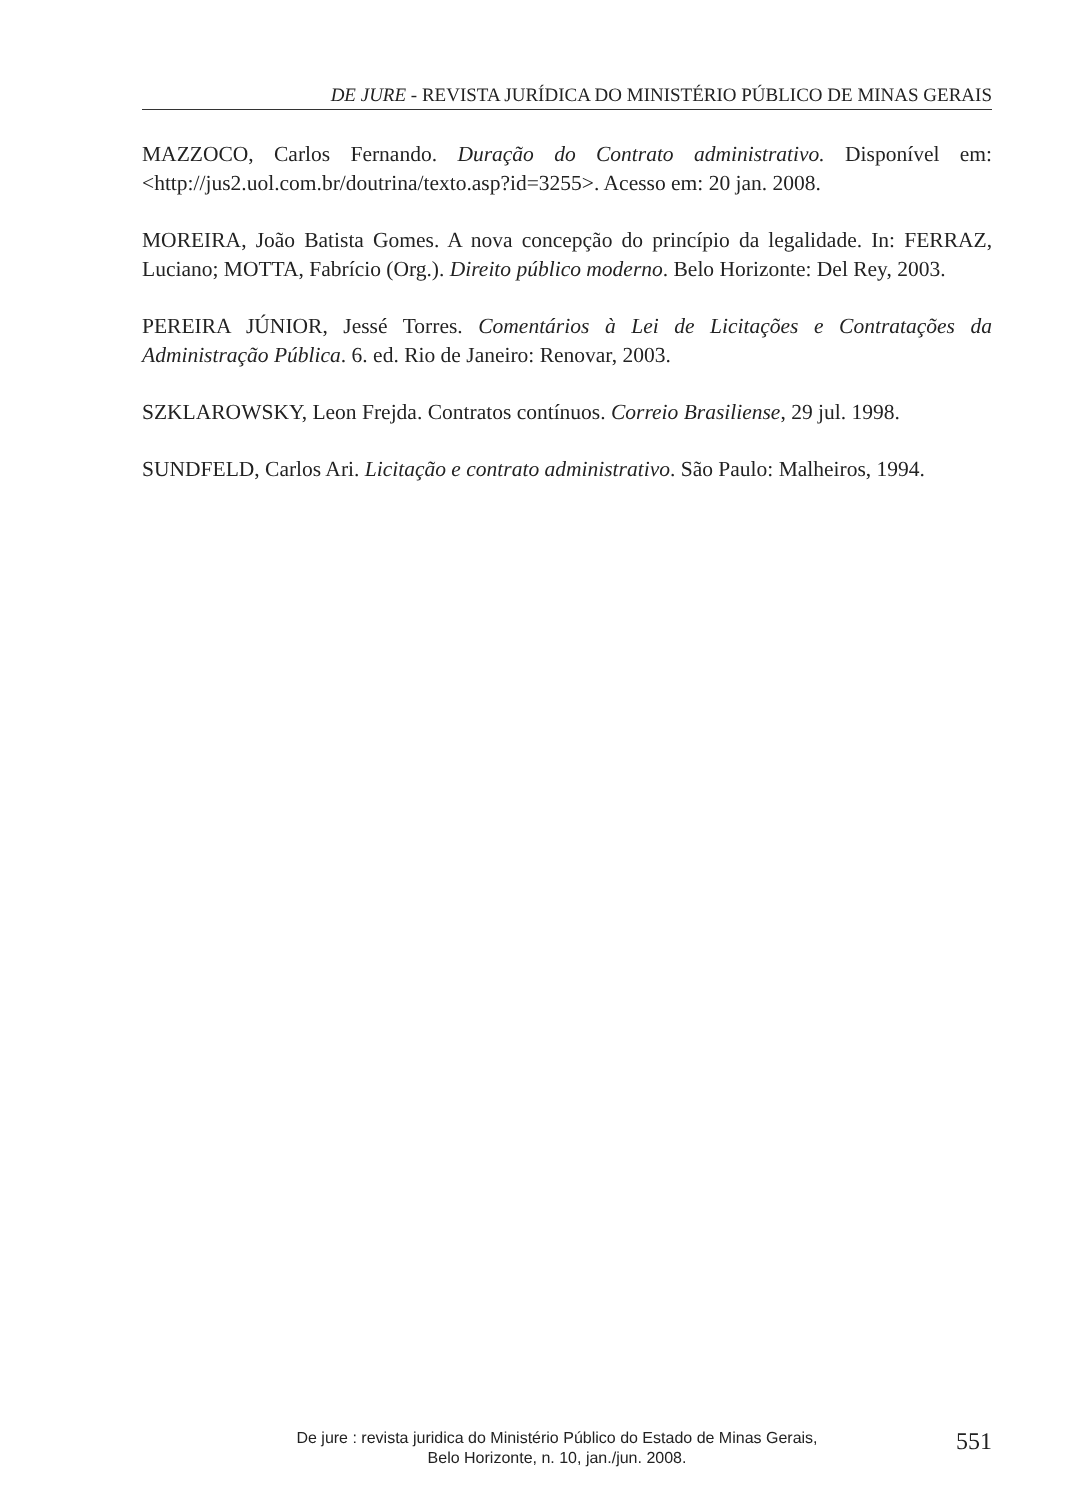DE JURE - REVISTA JURÍDICA DO MINISTÉRIO PÚBLICO DE MINAS GERAIS
MAZZOCO, Carlos Fernando. Duração do Contrato administrativo. Disponível em: <http://jus2.uol.com.br/doutrina/texto.asp?id=3255>. Acesso em: 20 jan. 2008.
MOREIRA, João Batista Gomes. A nova concepção do princípio da legalidade. In: FERRAZ, Luciano; MOTTA, Fabrício (Org.). Direito público moderno. Belo Horizonte: Del Rey, 2003.
PEREIRA JÚNIOR, Jessé Torres. Comentários à Lei de Licitações e Contratações da Administração Pública. 6. ed. Rio de Janeiro: Renovar, 2003.
SZKLAROWSKY, Leon Frejda. Contratos contínuos. Correio Brasiliense, 29 jul. 1998.
SUNDFELD, Carlos Ari. Licitação e contrato administrativo. São Paulo: Malheiros, 1994.
De jure : revista juridica do Ministério Público do Estado de Minas Gerais,
Belo Horizonte, n. 10, jan./jun. 2008.
551